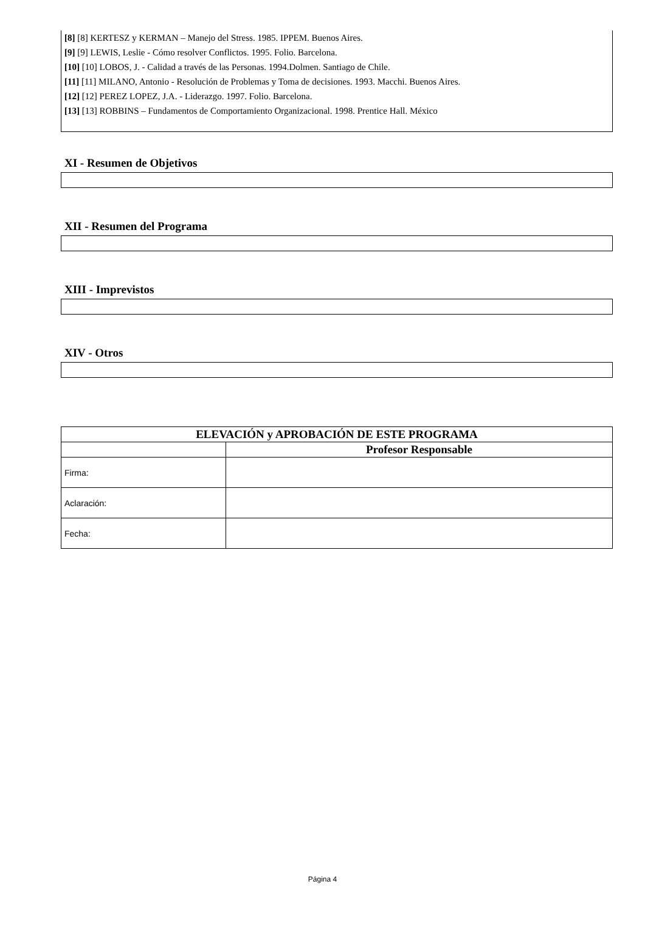[8] [8] KERTESZ y KERMAN – Manejo del Stress. 1985. IPPEM. Buenos Aires.
[9] [9] LEWIS, Leslie - Cómo resolver Conflictos. 1995. Folio. Barcelona.
[10] [10] LOBOS, J. - Calidad a través de las Personas. 1994.Dolmen. Santiago de Chile.
[11] [11] MILANO, Antonio - Resolución de Problemas y Toma de decisiones. 1993. Macchi. Buenos Aires.
[12] [12] PEREZ LOPEZ, J.A. - Liderazgo. 1997. Folio. Barcelona.
[13] [13] ROBBINS – Fundamentos de Comportamiento Organizacional. 1998. Prentice Hall. México
XI - Resumen de Objetivos
XII - Resumen del Programa
XIII - Imprevistos
XIV - Otros
| ELEVACIÓN y APROBACIÓN DE ESTE PROGRAMA | |
| --- | --- |
| | Profesor Responsable |
| Firma: | |
| Aclaración: | |
| Fecha: | |
Página 4